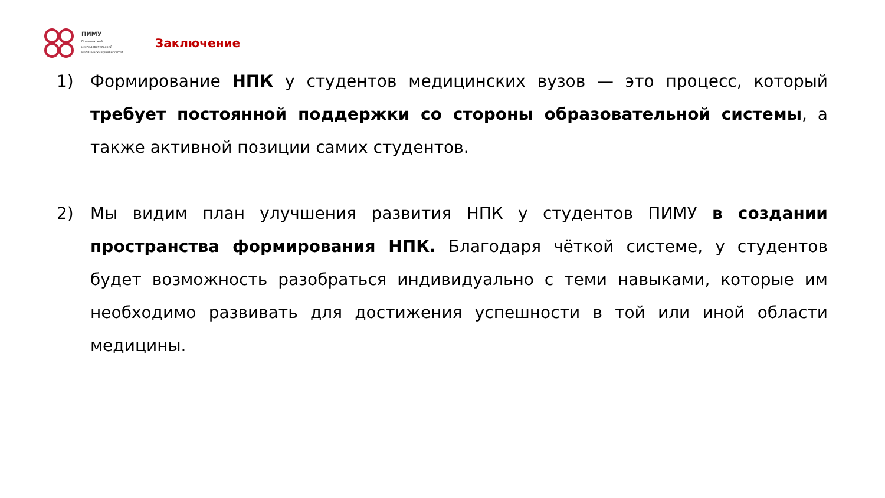ПИМУ
Приволжский
исследовательский
медицинский университет
Заключение
1) Формирование НПК у студентов медицинских вузов — это процесс, который требует постоянной поддержки со стороны образовательной системы, а также активной позиции самих студентов.
2) Мы видим план улучшения развития НПК у студентов ПИМУ в создании пространства формирования НПК. Благодаря чёткой системе, у студентов будет возможность разобраться индивидуально с теми навыками, которые им необходимо развивать для достижения успешности в той или иной области медицины.